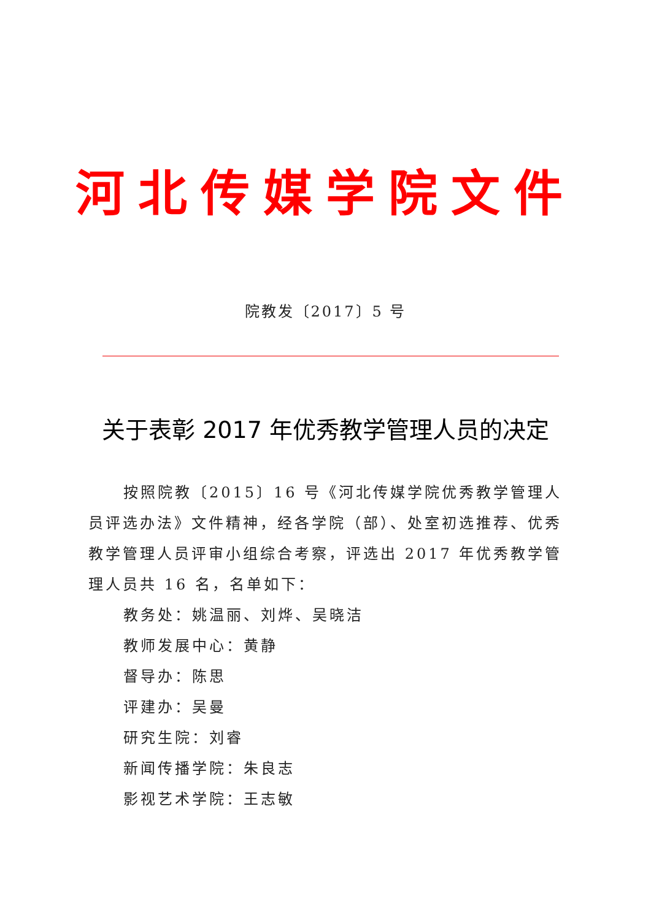河北传媒学院文件
院教发〔2017〕5 号
关于表彰 2017 年优秀教学管理人员的决定
按照院教〔2015〕16 号《河北传媒学院优秀教学管理人员评选办法》文件精神，经各学院（部）、处室初选推荐、优秀教学管理人员评审小组综合考察，评选出 2017 年优秀教学管理人员共 16 名，名单如下：
教务处：姚温丽、刘烨、吴晓洁
教师发展中心：黄静
督导办：陈思
评建办：吴曼
研究生院：刘睿
新闻传播学院：朱良志
影视艺术学院：王志敏